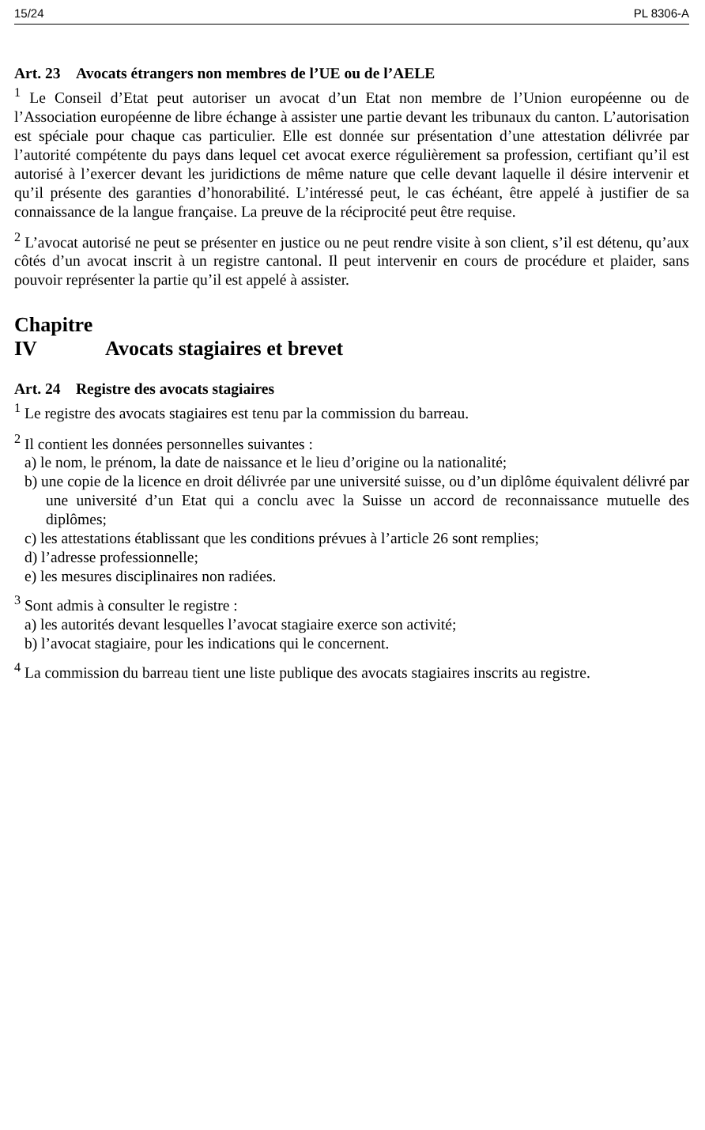15/24 PL 8306-A
Art. 23 Avocats étrangers non membres de l’UE ou de l’AELE
<sup>1</sup> Le Conseil d’Etat peut autoriser un avocat d’un Etat non membre de l’Union européenne ou de l’Association européenne de libre échange à assister une partie devant les tribunaux du canton. L’autorisation est spéciale pour chaque cas particulier. Elle est donnée sur présentation d’une attestation délivrée par l’autorité compétente du pays dans lequel cet avocat exerce régulièrement sa profession, certifiant qu’il est autorisé à l’exercer devant les juridictions de même nature que celle devant laquelle il désire intervenir et qu’il présente des garanties d’honorabilité. L’intéressé peut, le cas échéant, être appelé à justifier de sa connaissance de la langue française. La preuve de la réciprocité peut être requise.
<sup>2</sup> L’avocat autorisé ne peut se présenter en justice ou ne peut rendre visite à son client, s’il est détenu, qu’aux côtés d’un avocat inscrit à un registre cantonal. Il peut intervenir en cours de procédure et plaider, sans pouvoir représenter la partie qu’il est appelé à assister.
Chapitre IV Avocats stagiaires et brevet
Art. 24 Registre des avocats stagiaires
<sup>1</sup> Le registre des avocats stagiaires est tenu par la commission du barreau.
<sup>2</sup> Il contient les données personnelles suivantes :
a) le nom, le prénom, la date de naissance et le lieu d’origine ou la nationalité;
b) une copie de la licence en droit délivrée par une université suisse, ou d’un diplôme équivalent délivré par une université d’un Etat qui a conclu avec la Suisse un accord de reconnaissance mutuelle des diplômes;
c) les attestations établissant que les conditions prévues à l’article 26 sont remplies;
d) l’adresse professionnelle;
e) les mesures disciplinaires non radiées.
<sup>3</sup> Sont admis à consulter le registre :
a) les autorités devant lesquelles l’avocat stagiaire exerce son activité;
b) l’avocat stagiaire, pour les indications qui le concernent.
<sup>4</sup> La commission du barreau tient une liste publique des avocats stagiaires inscrits au registre.